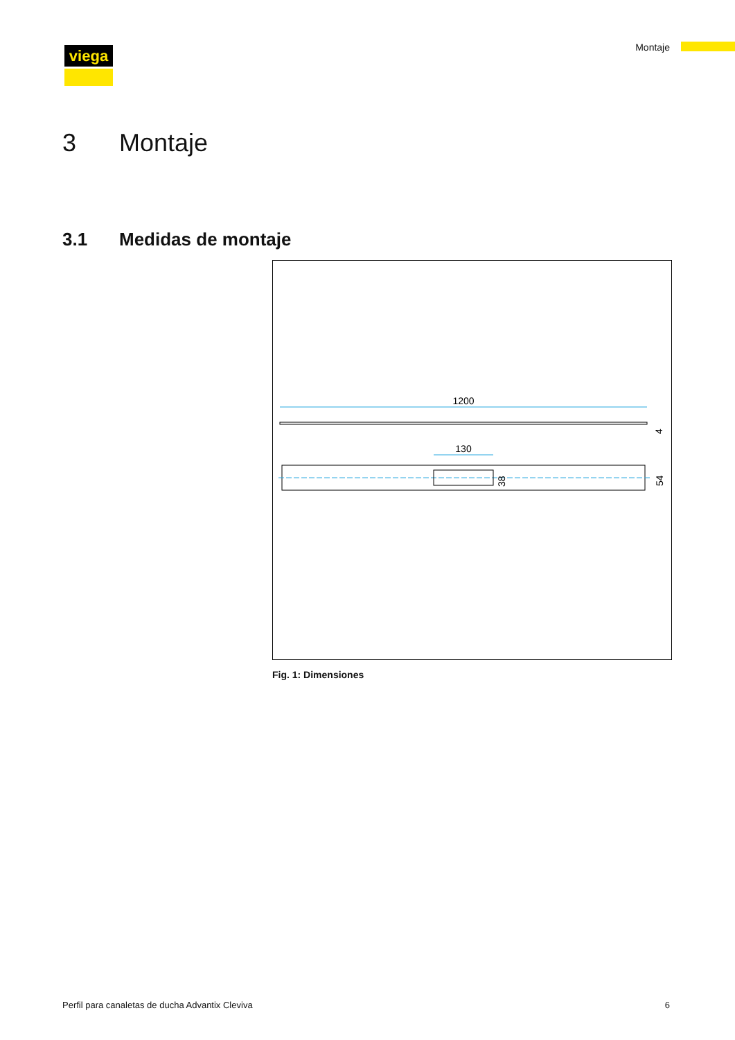viega Montaje
3 Montaje
3.1 Medidas de montaje
1200
4
130
38
54
Fig. 1: Dimensiones
Perfil para canaletas de ducha Advantix Cleviva 6